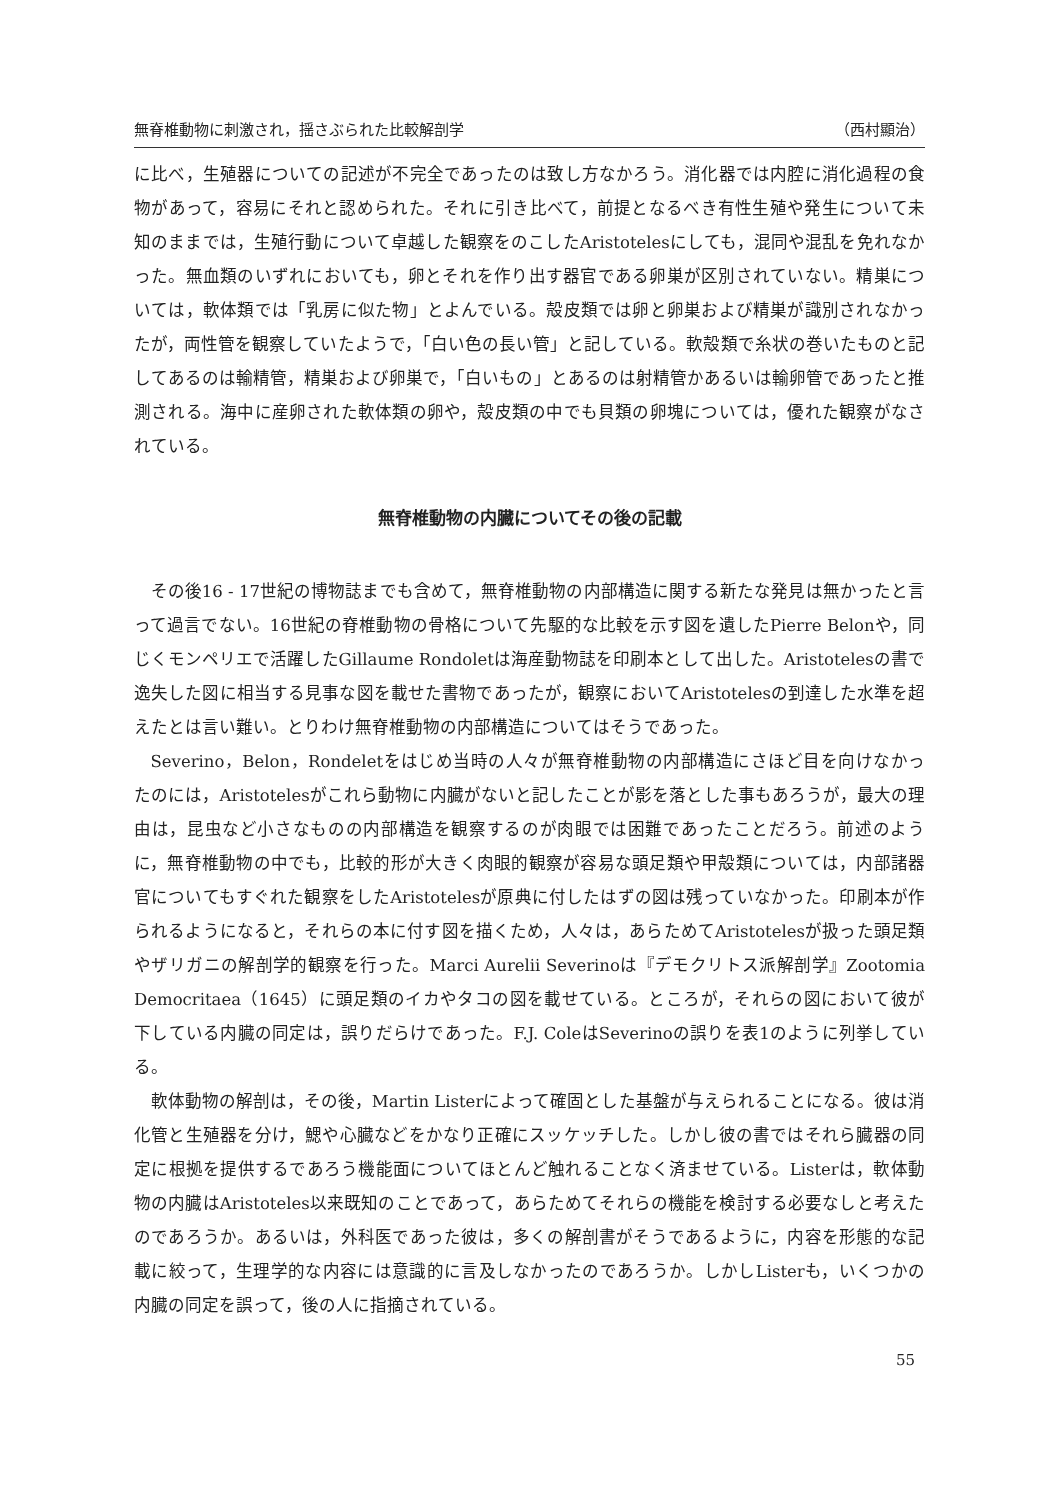無脊椎動物に刺激され，揺さぶられた比較解剖学 （西村顯治）
に比べ，生殖器についての記述が不完全であったのは致し方なかろう。消化器では内腔に消化過程の食物があって，容易にそれと認められた。それに引き比べて，前提となるべき有性生殖や発生について未知のままでは，生殖行動について卓越した観察をのこしたAristotelesにしても，混同や混乱を免れなかった。無血類のいずれにおいても，卵とそれを作り出す器官である卵巣が区別されていない。精巣については，軟体類では「乳房に似た物」とよんでいる。殻皮類では卵と卵巣および精巣が識別されなかったが，両性管を観察していたようで，「白い色の長い管」と記している。軟殻類で糸状の巻いたものと記してあるのは輸精管，精巣および卵巣で，「白いもの」とあるのは射精管かあるいは輸卵管であったと推測される。海中に産卵された軟体類の卵や，殻皮類の中でも貝類の卵塊については，優れた観察がなされている。
無脊椎動物の内臓についてその後の記載
その後16 - 17世紀の博物誌までも含めて，無脊椎動物の内部構造に関する新たな発見は無かったと言って過言でない。16世紀の脊椎動物の骨格について先駆的な比較を示す図を遺したPierre Belonや，同じくモンペリエで活躍したGillaume Rondoletは海産動物誌を印刷本として出した。Aristotelesの書で逸失した図に相当する見事な図を載せた書物であったが，観察においてAristotelesの到達した水準を超えたとは言い難い。とりわけ無脊椎動物の内部構造についてはそうであった。
Severino，Belon，Rondeletをはじめ当時の人々が無脊椎動物の内部構造にさほど目を向けなかったのには，Aristotelesがこれら動物に内臓がないと記したことが影を落とした事もあろうが，最大の理由は，昆虫など小さなものの内部構造を観察するのが肉眼では困難であったことだろう。前述のように，無脊椎動物の中でも，比較的形が大きく肉眼的観察が容易な頭足類や甲殻類については，内部諸器官についてもすぐれた観察をしたAristotelesが原典に付したはずの図は残っていなかった。印刷本が作られるようになると，それらの本に付す図を描くため，人々は，あらためてAristotelesが扱った頭足類やザリガニの解剖学的観察を行った。Marci Aurelii Severinoは『デモクリトス派解剖学』Zootomia Democritaea（1645）に頭足類のイカやタコの図を載せている。ところが，それらの図において彼が下している内臓の同定は，誤りだらけであった。F.J. ColeはSeverinoの誤りを表1のように列挙している。
軟体動物の解剖は，その後，Martin Listerによって確固とした基盤が与えられることになる。彼は消化管と生殖器を分け，鰓や心臓などをかなり正確にスッケッチした。しかし彼の書ではそれら臓器の同定に根拠を提供するであろう機能面についてほとんど触れることなく済ませている。Listerは，軟体動物の内臓はAristoteles以来既知のことであって，あらためてそれらの機能を検討する必要なしと考えたのであろうか。あるいは，外科医であった彼は，多くの解剖書がそうであるように，内容を形態的な記載に絞って，生理学的な内容には意識的に言及しなかったのであろうか。しかしListerも，いくつかの内臓の同定を誤って，後の人に指摘されている。
55